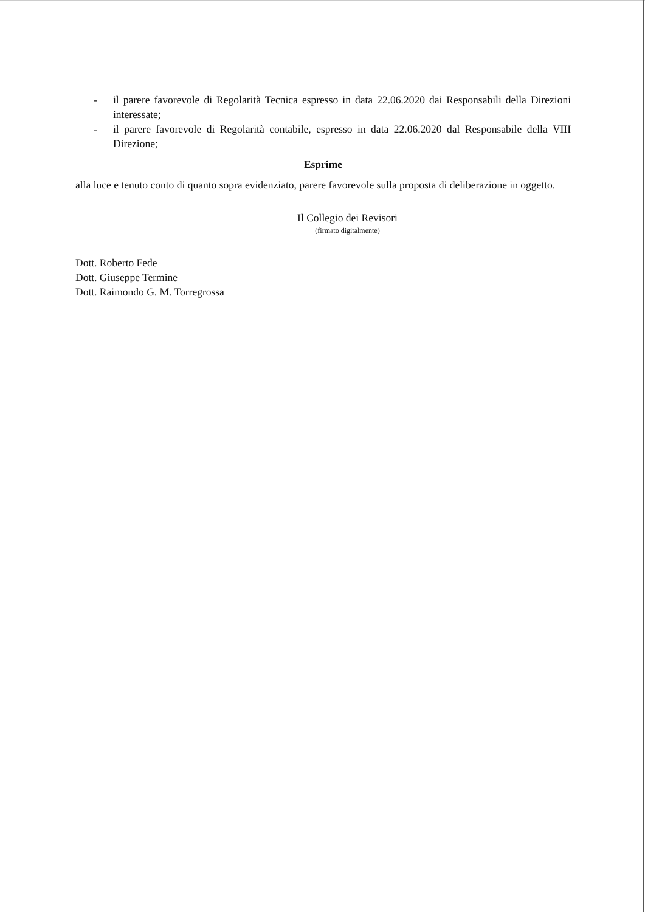- il parere favorevole di Regolarità Tecnica espresso in data 22.06.2020 dai Responsabili della Direzioni interessate;
- il parere favorevole di Regolarità contabile, espresso in data 22.06.2020 dal Responsabile della VIII Direzione;
Esprime
alla luce e tenuto conto di quanto sopra evidenziato, parere favorevole sulla proposta di deliberazione in oggetto.
Il Collegio dei Revisori
(firmato digitalmente)
Dott. Roberto Fede
Dott. Giuseppe Termine
Dott. Raimondo G. M. Torregrossa